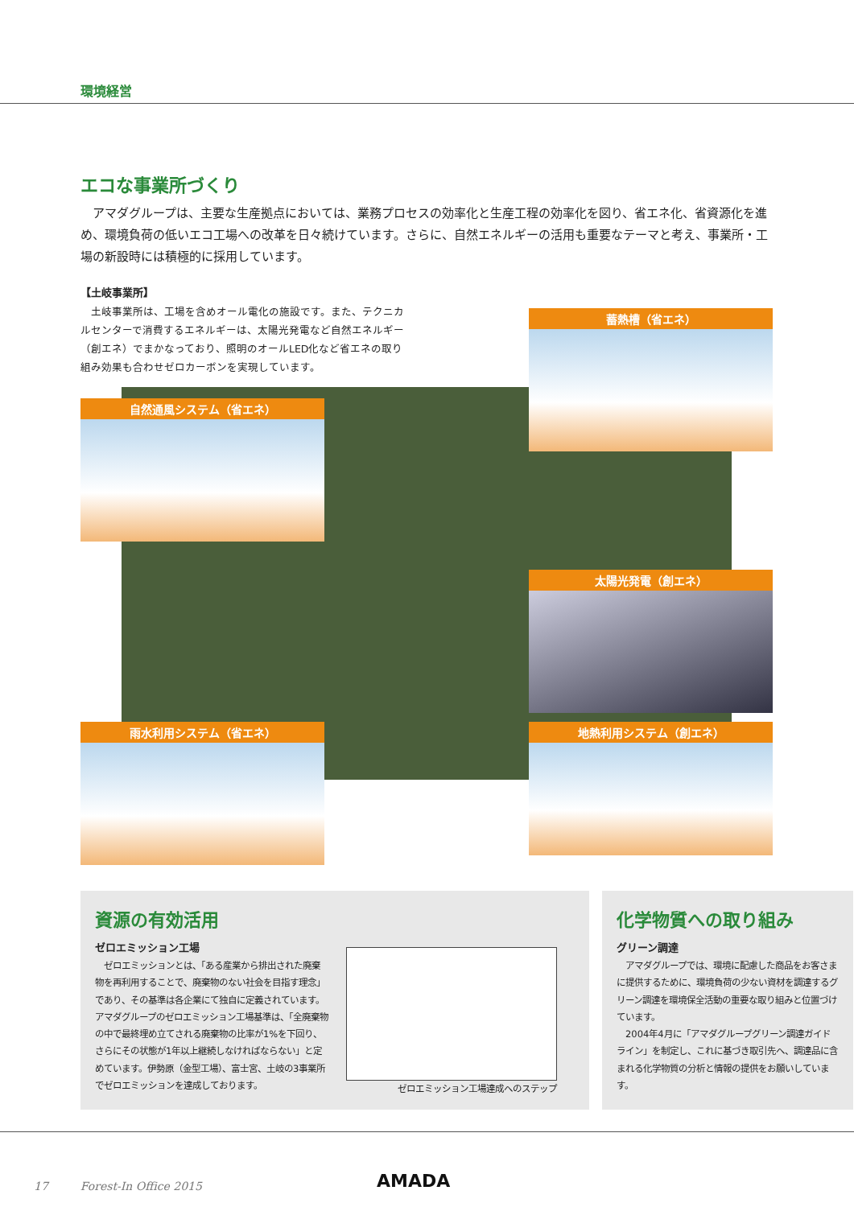環境経営
エコな事業所づくり
　アマダグループは、主要な生産拠点においては、業務プロセスの効率化と生産工程の効率化を図り、省エネ化、省資源化を進め、環境負荷の低いエコ工場への改革を日々続けています。さらに、自然エネルギーの活用も重要なテーマと考え、事業所・工場の新設時には積極的に採用しています。
【土岐事業所】
　土岐事業所は、工場を含めオール電化の施設です。また、テクニカルセンターで消費するエネルギーは、太陽光発電など自然エネルギー（創エネ）でまかなっており、照明のオールLED化など省エネの取り組み効果も合わせゼロカーボンを実現しています。
蓄熱槽（省エネ）
自然通風システム（省エネ）
太陽光発電（創エネ）
雨水利用システム（省エネ） 地熱利用システム（創エネ）
資源の有効活用
ゼロエミッション工場
　ゼロエミッションとは、「ある産業から排出された廃棄物を再利用することで、廃棄物のない社会を目指す理念」であり、その基準は各企業にて独自に定義されています。アマダグループのゼロエミッション工場基準は、「全廃棄物の中で最終埋め立てされる廃棄物の比率が1%を下回り、さらにその状態が1年以上継続しなければならない」と定めています。伊勢原（金型工場）、富士宮、土岐の3事業所でゼロエミッションを達成しております。
ゼロエミッション工場達成へのステップ
化学物質への取り組み
グリーン調達
　アマダグループでは、環境に配慮した商品をお客さまに提供するために、環境負荷の少ない資材を調達するグリーン調達を環境保全活動の重要な取り組みと位置づけています。
　2004年4月に「アマダグループグリーン調達ガイドライン」を制定し、これに基づき取引先へ、調達品に含まれる化学物質の分析と情報の提供をお願いしています。
17 Forest-In Office 2015
AMADA